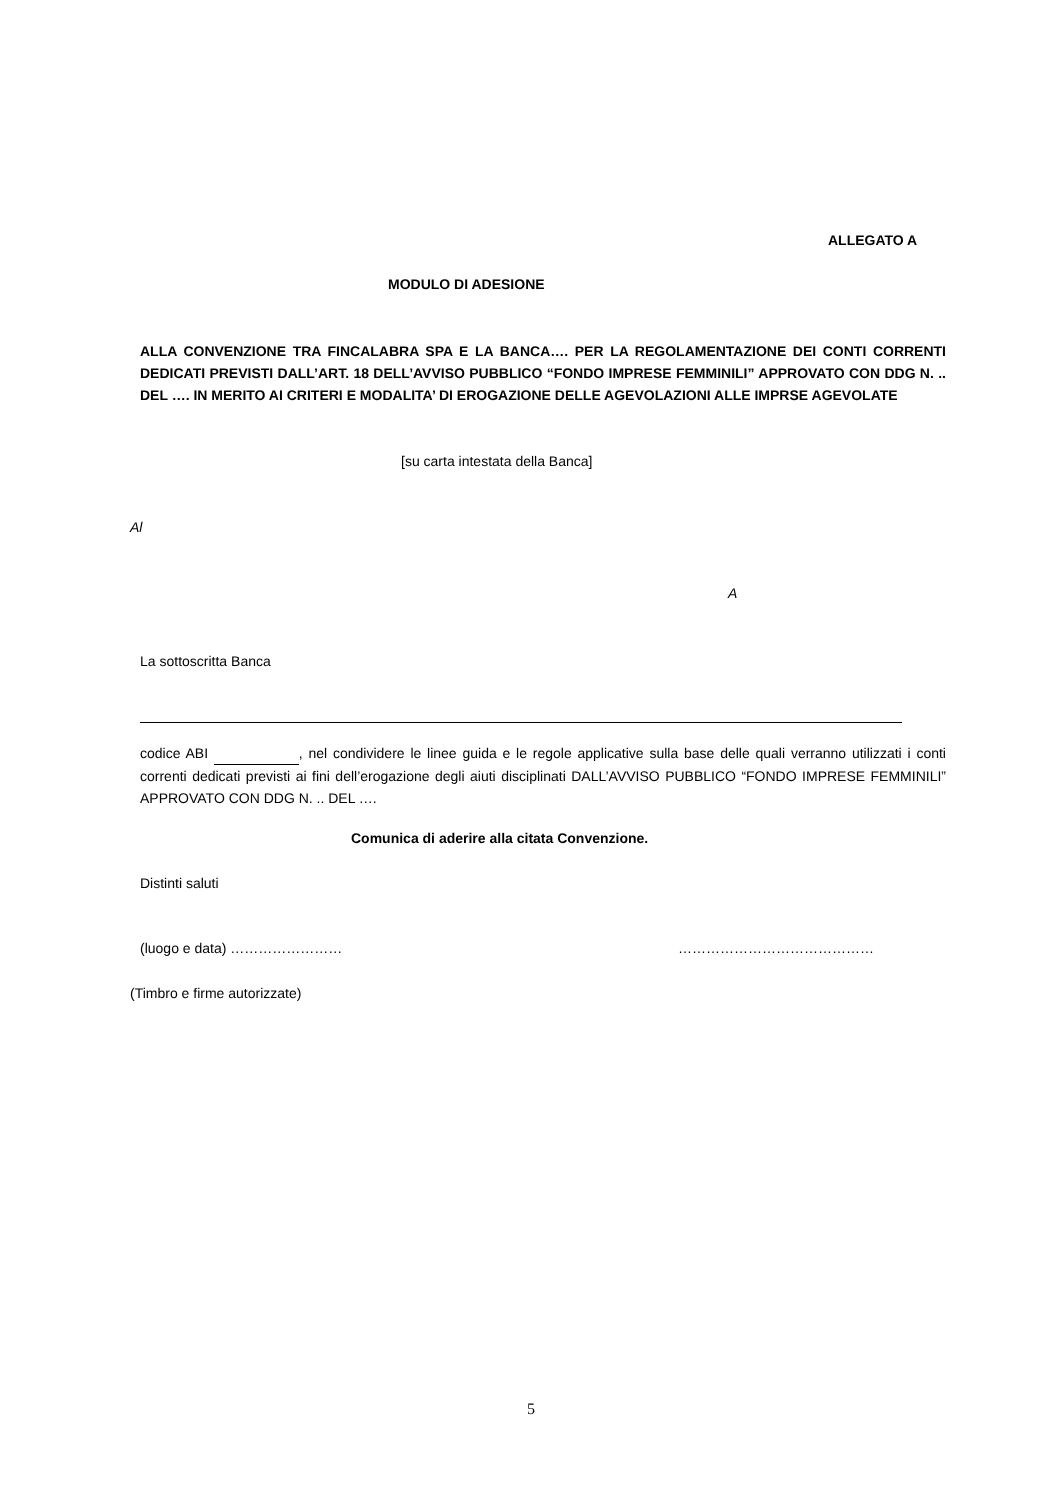ALLEGATO A
MODULO DI ADESIONE
ALLA CONVENZIONE TRA FINCALABRA SPA E LA BANCA…. PER LA REGOLAMENTAZIONE DEI CONTI CORRENTI DEDICATI PREVISTI DALL’ART. 18 DELL’AVVISO PUBBLICO “FONDO IMPRESE FEMMINILI” APPROVATO CON DDG N. .. DEL …. IN MERITO AI CRITERI E MODALITA’ DI EROGAZIONE DELLE AGEVOLAZIONI ALLE IMPRSE AGEVOLATE
[su carta intestata della Banca]
Al
A
La sottoscritta Banca
codice ABI , nel condividere le linee guida e le regole applicative sulla base delle quali verranno utilizzati i conti correnti dedicati previsti ai fini dell’erogazione degli aiuti disciplinati DALL’AVVISO PUBBLICO “FONDO IMPRESE FEMMINILI” APPROVATO CON DDG N. .. DEL ….
Comunica di aderire alla citata Convenzione.
Distinti saluti
(luogo e data) …………………… ……………………………………
(Timbro e firme autorizzate)
5